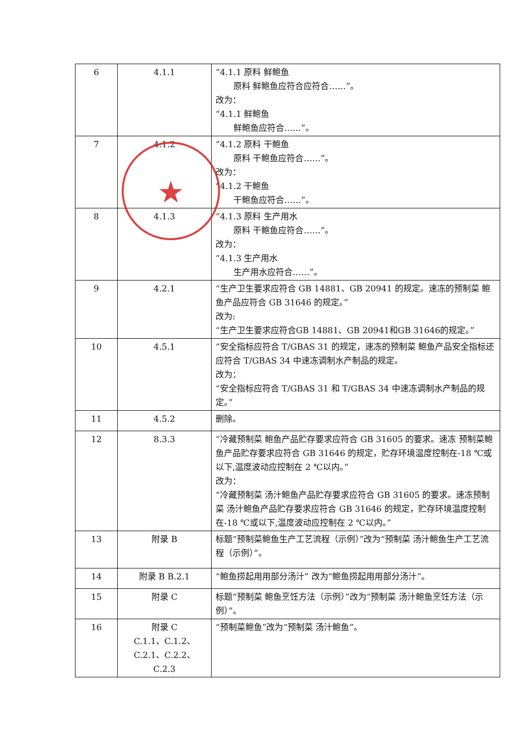| 6 | 4.1.1 | “4.1.1 原料 鲜鲍鱼 原料 鲜鲍鱼应符合应符合……”。 改为： “4.1.1 鲜鲍鱼 鲜鲍鱼应符合……”。 |
| 7 | 4.1.2 | “4.1.2 原料 干鲍鱼 原料 干鲍鱼应符合……”。 改为： “4.1.2 干鲍鱼 干鲍鱼应符合……”。 |
| 8 | 4.1.3 | “4.1.3 原料 生产用水 原料 干鲍鱼应符合……”。 改为： “4.1.3 生产用水 生产用水应符合……”。 |
| 9 | 4.2.1 | “生产卫生要求应符合 GB 14881、GB 20941 的规定。速冻的预制菜 鲍鱼产品应符合 GB 31646 的规定。” 改为: “生产卫生要求应符合GB 14881、GB 20941和GB 31646的规定。” |
| 10 | 4.5.1 | “安全指标应符合 T/GBAS 31 的规定，速冻的预制菜 鲍鱼产品安全指标还应符合 T/GBAS 34 中速冻调制水产制品的规定。 改为： “安全指标应符合 T/GBAS 31 和 T/GBAS 34 中速冻调制水产制品的规定。” |
| 11 | 4.5.2 | 删除。 |
| 12 | 8.3.3 | “冷藏预制菜 鲍鱼产品贮存要求应符合 GB 31605 的要求。速冻 预制菜鲍鱼产品贮存要求应符合 GB 31646 的规定，贮存环境温度控制在-18 ℃或以下,温度波动应控制在 2 ℃以内。” 改为： “冷藏预制菜 汤汁鲍鱼产品贮存要求应符合 GB 31605 的要求。速冻预制菜 汤汁鲍鱼产品贮存要求应符合 GB 31646 的规定，贮存环境温度控制在-18 ℃或以下,温度波动应控制在 2 ℃以内。” |
| 13 | 附录 B | 标题“预制菜鲍鱼生产工艺流程（示例）”改为“预制菜 汤汁鲍鱼生产工艺流程（示例）”。 |
| 14 | 附录 B B.2.1 | “鲍鱼捞起用用部分汤汁” 改为“鲍鱼捞起用用部分汤汁”。 |
| 15 | 附录 C | 标题“预制菜 鲍鱼烹饪方法（示例）”改为“预制菜 汤汁鲍鱼烹饪方法（示例）”。 |
| 16 | 附录 C C.1.1、C.1.2、 C.2.1、C.2.2、 C.2.3 | “预制菜鲍鱼”改为“预制菜 汤汁鲍鱼”。 |